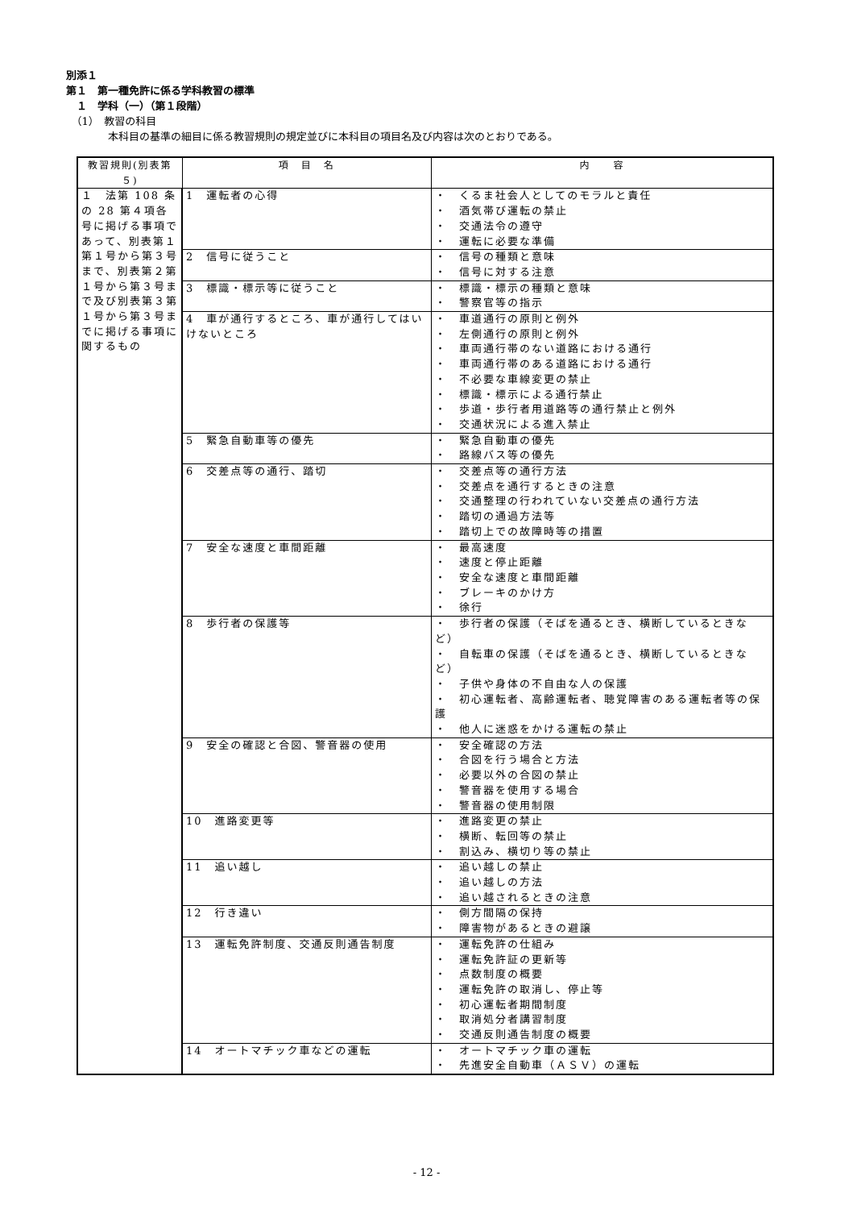別添１
第１　第一種免許に係る学科教習の標準
　１　学科（一）（第１段階）
　（1）　教習の科目
　　　　本科目の基準の細目に係る教習規則の規定並びに本科目の項目名及び内容は次のとおりである。
| 教習規則(別表第５) | 項 目 名 | 内 容 |
| --- | --- | --- |
| １ 法第 108 条の 28 第４項各号に掲げる事項であって、別表第１第１号から第３号まで、別表第２第１号から第３号まで及び別表第３第１号から第３号までに掲げる事項に関するもの | 1 運転者の心得 | ・ くるま社会人としてのモラルと責任 ・ 酒気帯び運転の禁止 ・ 交通法令の遵守 ・ 運転に必要な準備 |
| | 2 信号に従うこと | ・ 信号の種類と意味 ・ 信号に対する注意 |
| | 3 標識・標示等に従うこと | ・ 標識・標示の種類と意味 ・ 警察官等の指示 |
| | 4 車が通行するところ、車が通行してはいけないところ | ・ 車道通行の原則と例外 ・ 左側通行の原則と例外 ・ 車両通行帯のない道路における通行 ・ 車両通行帯のある道路における通行 ・ 不必要な車線変更の禁止 ・ 標識・標示による通行禁止 ・ 歩道・歩行者用道路等の通行禁止と例外 ・ 交通状況による進入禁止 |
| | 5 緊急自動車等の優先 | ・ 緊急自動車の優先 ・ 路線バス等の優先 |
| | 6 交差点等の通行、踏切 | ・ 交差点等の通行方法 ・ 交差点を通行するときの注意 ・ 交通整理の行われていない交差点の通行方法 ・ 踏切の通過方法等 ・ 踏切上での故障時等の措置 |
| | 7 安全な速度と車間距離 | ・ 最高速度 ・ 速度と停止距離 ・ 安全な速度と車間距離 ・ ブレーキのかけ方 ・ 徐行 |
| | 8 歩行者の保護等 | ・ 歩行者の保護（そばを通るとき、横断しているときなど） ・ 自転車の保護（そばを通るとき、横断しているときなど） ・ 子供や身体の不自由な人の保護 ・ 初心運転者、高齢運転者、聴覚障害のある運転者等の保護 ・ 他人に迷惑をかける運転の禁止 |
| | 9 安全の確認と合図、警音器の使用 | ・ 安全確認の方法 ・ 合図を行う場合と方法 ・ 必要以外の合図の禁止 ・ 警音器を使用する場合 ・ 警音器の使用制限 |
| | 10 進路変更等 | ・ 進路変更の禁止 ・ 横断、転回等の禁止 ・ 割込み、横切り等の禁止 |
| | 11 追い越し | ・ 追い越しの禁止 ・ 追い越しの方法 ・ 追い越されるときの注意 |
| | 12 行き違い | ・ 側方間隔の保持 ・ 障害物があるときの避譲 |
| | 13 運転免許制度、交通反則通告制度 | ・ 運転免許の仕組み ・ 運転免許証の更新等 ・ 点数制度の概要 ・ 運転免許の取消し、停止等 ・ 初心運転者期間制度 ・ 取消処分者講習制度 ・ 交通反則通告制度の概要 |
| | 14 オートマチック車などの運転 | ・ オートマチック車の運転 ・ 先進安全自動車（ＡＳＶ）の運転 |
- 12 -